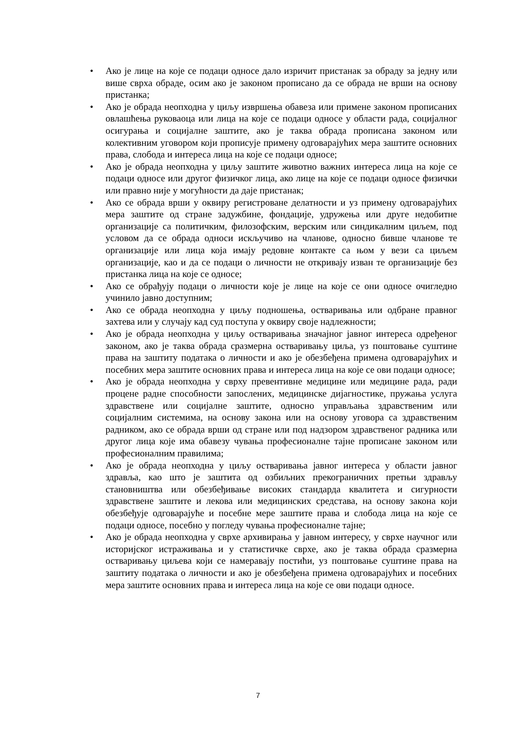• Ако је лице на које се подаци односе дало изричит пристанак за обраду за једну или више сврха обраде, осим ако је законом прописано да се обрада не врши на основу пристанка;
• Ако је обрада неопходна у циљу извршења обавеза или примене законом прописаних овлашћења руковаоца или лица на које се подаци односе у области рада, социјалног осигурања и социјалне заштите, ако је таква обрада прописана законом или колективним уговором који прописује примену одговарајућих мера заштите основних права, слобода и интереса лица на које се подаци односе;
• Ако је обрада неопходна у циљу заштите животно важних интереса лица на које се подаци односе или другог физичког лица, ако лице на које се подаци односе физички или правно није у могућности да даје пристанак;
• Ако се обрада врши у оквиру регистроване делатности и уз примену одговарајућих мера заштите од стране задужбине, фондације, удружења или друге недобитне организације са политичким, филозофским, верским или синдикалним циљем, под условом да се обрада односи искључиво на чланове, односно бивше чланове те организације или лица која имају редовне контакте са њом у вези са циљем организације, као и да се подаци о личности не откривају изван те организације без пристанка лица на које се односе;
• Ако се обрађују подаци о личности које је лице на које се они односе очигледно учинило јавно доступним;
• Ако се обрада неопходна у циљу подношења, остваривања или одбране правног захтева или у случају кад суд поступа у оквиру своје надлежности;
• Ако је обрада неопходна у циљу остваривања значајног јавног интереса одређеног законом, ако је таква обрада сразмерна остваривању циља, уз поштовање суштине права на заштиту података о личности и ако је обезбеђена примена одговарајућих и посебних мера заштите основних права и интереса лица на које се ови подаци односе;
• Ако је обрада неопходна у сврху превентивне медицине или медицине рада, ради процене радне способности запослених, медицинске дијагностике, пружања услуга здравствене или социјалне заштите, односно управљања здравственим или социјалним системима, на основу закона или на основу уговора са здравственим радником, ако се обрада врши од стране или под надзором здравственог радника или другог лица које има обавезу чувања професионалне тајне прописане законом или професионалним правилима;
• Ако је обрада неопходна у циљу остваривања јавног интереса у области јавног здравља, као што је заштита од озбиљних прекограничних претњи здрављу становништва или обезбеђивање високих стандарда квалитета и сигурности здравствене заштите и лекова или медицинских средстава, на основу закона који обезбеђује одговарајуће и посебне мере заштите права и слобода лица на које се подаци односе, посебно у погледу чувања професионалне тајне;
• Ако је обрада неопходна у сврхе архивирања у јавном интересу, у сврхе научног или историјског истраживања и у статистичке сврхе, ако је таква обрада сразмерна остваривању циљева који се намеравају постићи, уз поштовање суштине права на заштиту података о личности и ако је обезбеђена примена одговарајућих и посебних мера заштите основних права и интереса лица на које се ови подаци односе.
7